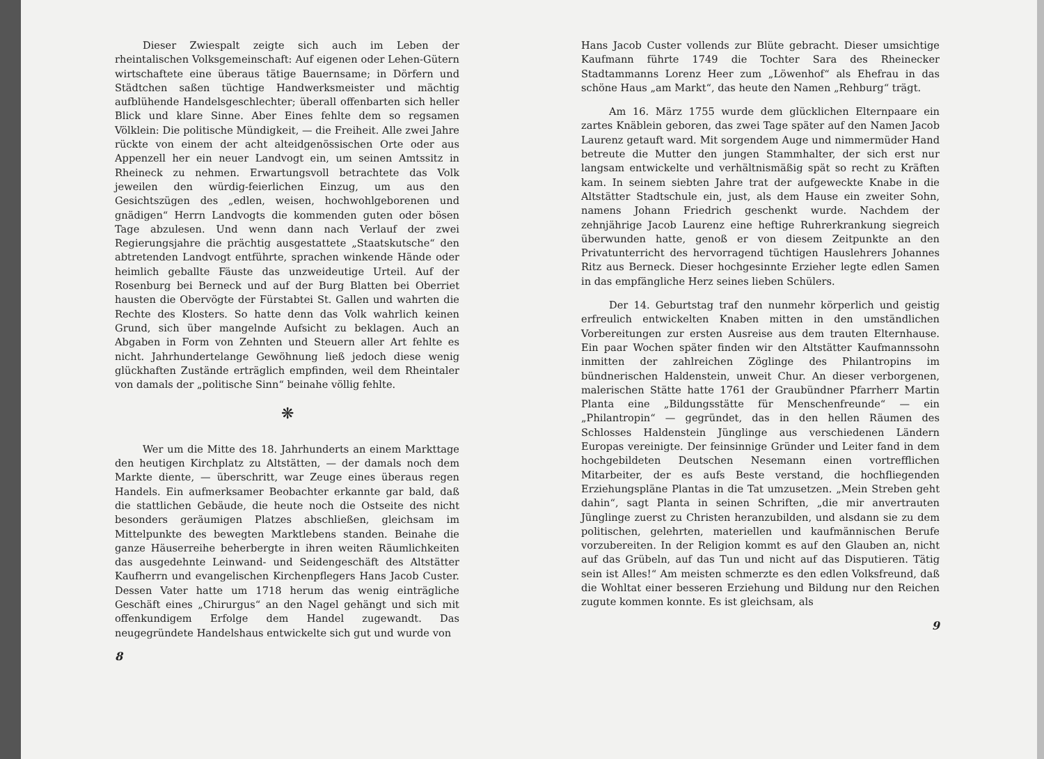Dieser Zwiespalt zeigte sich auch im Leben der rheintalischen Volksgemeinschaft: Auf eigenen oder Lehen-Gütern wirtschaftete eine überaus tätige Bauernsame; in Dörfern und Städtchen saßen tüchtige Handwerksmeister und mächtig aufblühende Handelsgeschlechter; überall offenbarten sich heller Blick und klare Sinne. Aber Eines fehlte dem so regsamen Völklein: Die politische Mündigkeit, — die Freiheit. Alle zwei Jahre rückte von einem der acht alteidgenössischen Orte oder aus Appenzell her ein neuer Landvogt ein, um seinen Amtssitz in Rheineck zu nehmen. Erwartungsvoll betrachtete das Volk jeweilen den würdig-feierlichen Einzug, um aus den Gesichtszügen des „edlen, weisen, hochwohlgeborenen und gnädigen“ Herrn Landvogts die kommenden guten oder bösen Tage abzulesen. Und wenn dann nach Verlauf der zwei Regierungsjahre die prächtig ausgestattete „Staatskutsche“ den abtretenden Landvogt entführte, sprachen winkende Hände oder heimlich geballte Fäuste das unzweideutige Urteil. Auf der Rosenburg bei Berneck und auf der Burg Blatten bei Oberriet hausten die Obervögte der Fürstabtei St. Gallen und wahrten die Rechte des Klosters. So hatte denn das Volk wahrlich keinen Grund, sich über mangelnde Aufsicht zu beklagen. Auch an Abgaben in Form von Zehnten und Steuern aller Art fehlte es nicht. Jahrhundertelange Gewöhnung ließ jedoch diese wenig glückhaften Zustände erträglich empfinden, weil dem Rheintaler von damals der „politische Sinn“ beinahe völlig fehlte.
❋
Wer um die Mitte des 18. Jahrhunderts an einem Markttage den heutigen Kirchplatz zu Altstätten, — der damals noch dem Markte diente, — überschritt, war Zeuge eines überaus regen Handels. Ein aufmerksamer Beobachter erkannte gar bald, daß die stattlichen Gebäude, die heute noch die Ostseite des nicht besonders geräumigen Platzes abschließen, gleichsam im Mittelpunkte des bewegten Marktlebens standen. Beinahe die ganze Häuserreihe beherbergte in ihren weiten Räumlichkeiten das ausgedehnte Leinwand- und Seidengeschäft des Altstätter Kaufherrn und evangelischen Kirchenpflegers Hans Jacob Custer. Dessen Vater hatte um 1718 herum das wenig einträgliche Geschäft eines „Chirurgus“ an den Nagel gehängt und sich mit offenkundigem Erfolge dem Handel zugewandt. Das neugegründete Handelshaus entwickelte sich gut und wurde von
8
Hans Jacob Custer vollends zur Blüte gebracht. Dieser umsichtige Kaufmann führte 1749 die Tochter Sara des Rheinecker Stadtammanns Lorenz Heer zum „Löwenhof“ als Ehefrau in das schöne Haus „am Markt“, das heute den Namen „Rehburg“ trägt.
Am 16. März 1755 wurde dem glücklichen Elternpaare ein zartes Knäblein geboren, das zwei Tage später auf den Namen Jacob Laurenz getauft ward. Mit sorgendem Auge und nimmermüder Hand betreute die Mutter den jungen Stammhalter, der sich erst nur langsam entwickelte und verhältnismäßig spät so recht zu Kräften kam. In seinem siebten Jahre trat der aufgeweckte Knabe in die Altstätter Stadtschule ein, just, als dem Hause ein zweiter Sohn, namens Johann Friedrich geschenkt wurde. Nachdem der zehnjährige Jacob Laurenz eine heftige Ruhrerkrankung siegreich überwunden hatte, genoß er von diesem Zeitpunkte an den Privatunterricht des hervorragend tüchtigen Hauslehrers Johannes Ritz aus Berneck. Dieser hochgesinnte Erzieher legte edlen Samen in das empfängliche Herz seines lieben Schülers.
Der 14. Geburtstag traf den nunmehr körperlich und geistig erfreulich entwickelten Knaben mitten in den umständlichen Vorbereitungen zur ersten Ausreise aus dem trauten Elternhause. Ein paar Wochen später finden wir den Altstätter Kaufmannssohn inmitten der zahlreichen Zöglinge des Philantropins im bündnerischen Haldenstein, unweit Chur. An dieser verborgenen, malerischen Stätte hatte 1761 der Graubündner Pfarrherr Martin Planta eine „Bildungsstätte für Menschenfreunde“ — ein „Philantropin“ — gegründet, das in den hellen Räumen des Schlosses Haldenstein Jünglinge aus verschiedenen Ländern Europas vereinigte. Der feinsinnige Gründer und Leiter fand in dem hochgebildeten Deutschen Nesemann einen vortrefflichen Mitarbeiter, der es aufs Beste verstand, die hochfliegenden Erziehungspläne Plantas in die Tat umzusetzen. „Mein Streben geht dahin“, sagt Planta in seinen Schriften, „die mir anvertrauten Jünglinge zuerst zu Christen heranzubilden, und alsdann sie zu dem politischen, gelehrten, materiellen und kaufmännischen Berufe vorzubereiten. In der Religion kommt es auf den Glauben an, nicht auf das Grübeln, auf das Tun und nicht auf das Disputieren. Tätig sein ist Alles!“ Am meisten schmerzte es den edlen Volksfreund, daß die Wohltat einer besseren Erziehung und Bildung nur den Reichen zugute kommen konnte. Es ist gleichsam, als
9